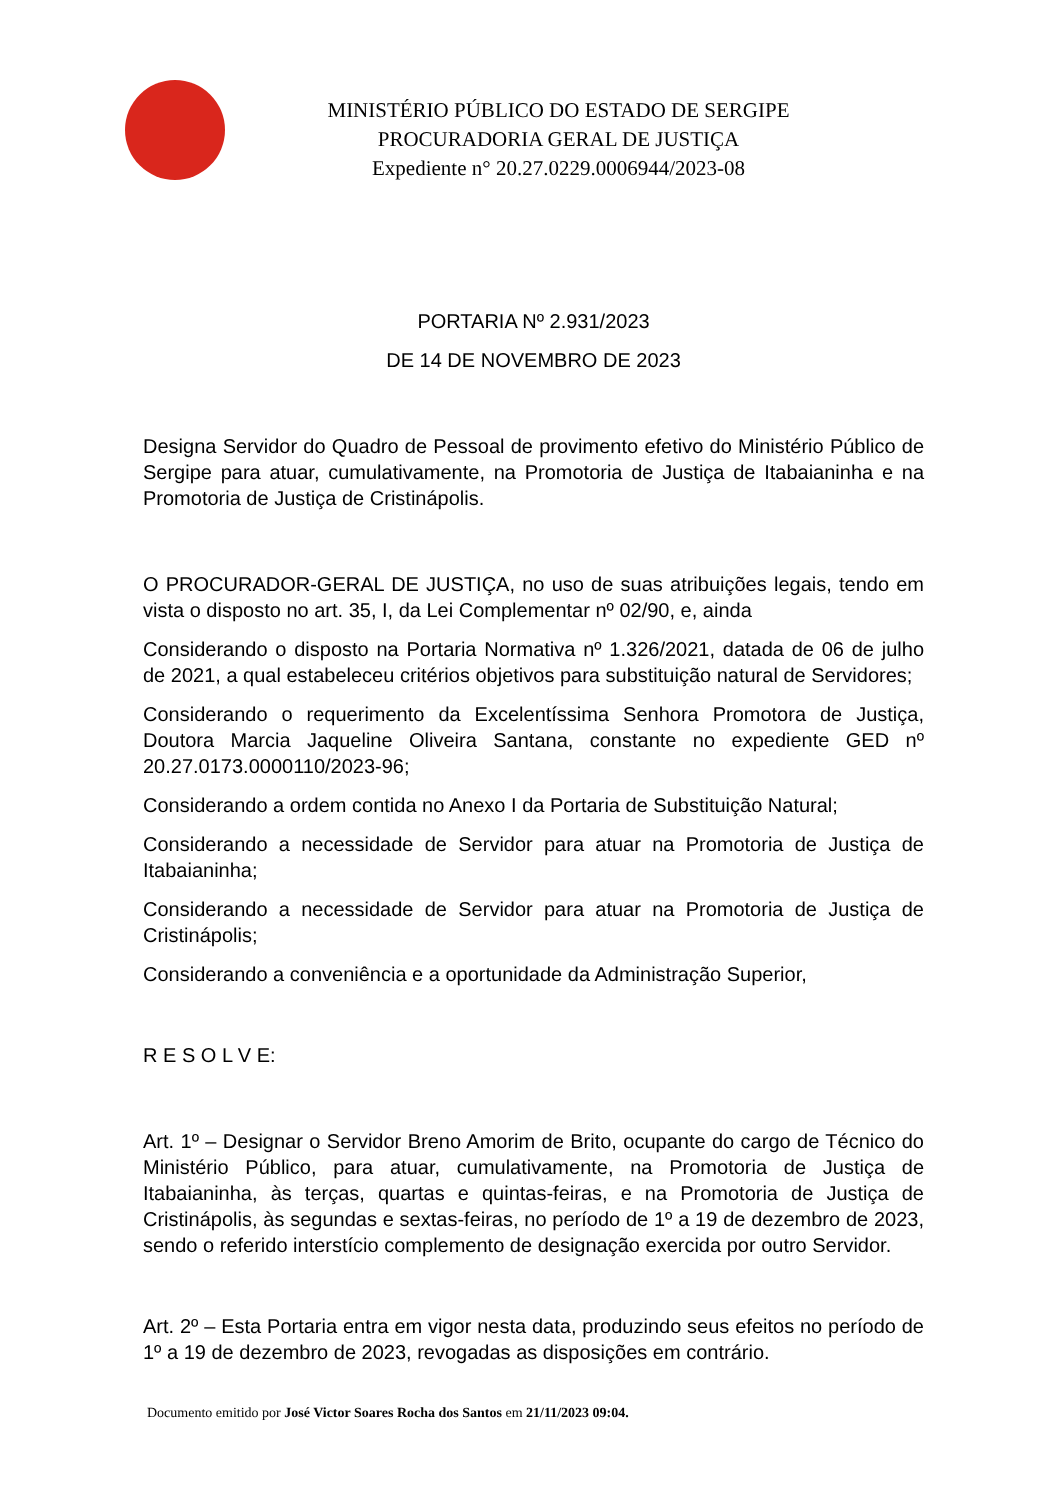MINISTÉRIO PÚBLICO DO ESTADO DE SERGIPE
PROCURADORIA GERAL DE JUSTIÇA
Expediente n° 20.27.0229.0006944/2023-08
PORTARIA Nº 2.931/2023
DE 14 DE NOVEMBRO DE 2023
Designa Servidor do Quadro de Pessoal de provimento efetivo do Ministério Público de Sergipe para atuar, cumulativamente, na Promotoria de Justiça de Itabaianinha e na Promotoria de Justiça de Cristinápolis.
O PROCURADOR-GERAL DE JUSTIÇA, no uso de suas atribuições legais, tendo em vista o disposto no art. 35, I, da Lei Complementar nº 02/90, e, ainda
Considerando o disposto na Portaria Normativa nº 1.326/2021, datada de 06 de julho de 2021, a qual estabeleceu critérios objetivos para substituição natural de Servidores;
Considerando o requerimento da Excelentíssima Senhora Promotora de Justiça, Doutora Marcia Jaqueline Oliveira Santana, constante no expediente GED nº 20.27.0173.0000110/2023-96;
Considerando a ordem contida no Anexo I da Portaria de Substituição Natural;
Considerando a necessidade de Servidor para atuar na Promotoria de Justiça de Itabaianinha;
Considerando a necessidade de Servidor para atuar na Promotoria de Justiça de Cristinápolis;
Considerando a conveniência e a oportunidade da Administração Superior,
R E S O L V E:
Art. 1º – Designar o Servidor Breno Amorim de Brito, ocupante do cargo de Técnico do Ministério Público, para atuar, cumulativamente, na Promotoria de Justiça de Itabaianinha, às terças, quartas e quintas-feiras, e na Promotoria de Justiça de Cristinápolis, às segundas e sextas-feiras, no período de 1º a 19 de dezembro de 2023, sendo o referido interstício complemento de designação exercida por outro Servidor.
Art. 2º – Esta Portaria entra em vigor nesta data, produzindo seus efeitos no período de 1º a 19 de dezembro de 2023, revogadas as disposições em contrário.
Documento emitido por José Victor Soares Rocha dos Santos em 21/11/2023 09:04.